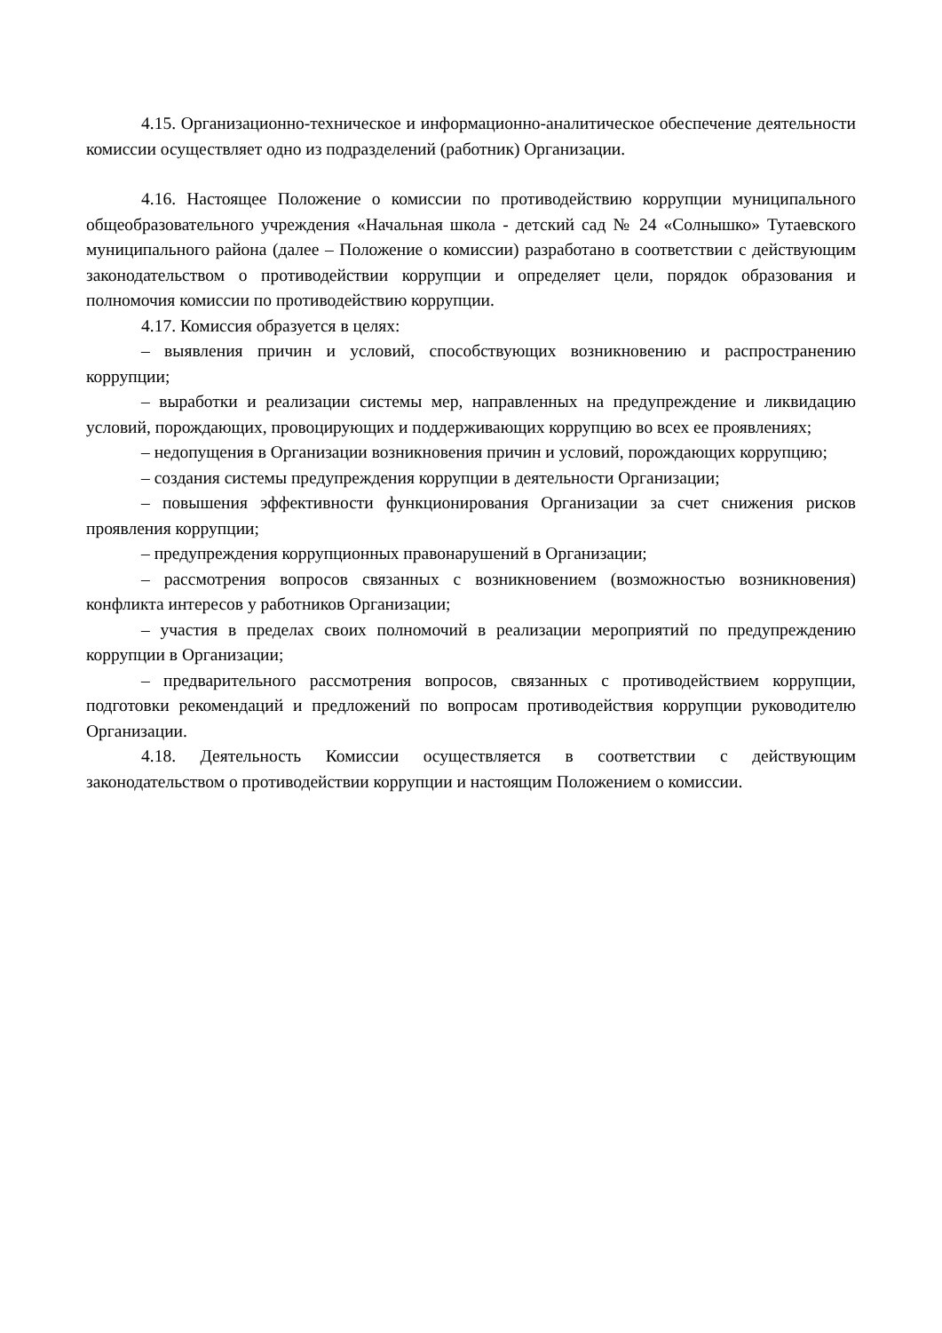4.15. Организационно-техническое и информационно-аналитическое обеспечение деятельности комиссии осуществляет одно из подразделений (работник) Организации.
4.16. Настоящее Положение о комиссии по противодействию коррупции муниципального общеобразовательного учреждения «Начальная школа - детский сад № 24 «Солнышко» Тутаевского муниципального района (далее – Положение о комиссии) разработано в соответствии с действующим законодательством о противодействии коррупции и определяет цели, порядок образования и полномочия комиссии по противодействию коррупции.
4.17. Комиссия образуется в целях:
– выявления причин и условий, способствующих возникновению и распространению коррупции;
– выработки и реализации системы мер, направленных на предупреждение и ликвидацию условий, порождающих, провоцирующих и поддерживающих коррупцию во всех ее проявлениях;
– недопущения в Организации возникновения причин и условий, порождающих коррупцию;
– создания системы предупреждения коррупции в деятельности Организации;
– повышения эффективности функционирования Организации за счет снижения рисков проявления коррупции;
– предупреждения коррупционных правонарушений в Организации;
– рассмотрения вопросов связанных с возникновением (возможностью возникновения) конфликта интересов у работников Организации;
– участия в пределах своих полномочий в реализации мероприятий по предупреждению коррупции в Организации;
– предварительного рассмотрения вопросов, связанных с противодействием коррупции, подготовки рекомендаций и предложений по вопросам противодействия коррупции руководителю Организации.
4.18. Деятельность Комиссии осуществляется в соответствии с действующим законодательством о противодействии коррупции и настоящим Положением о комиссии.